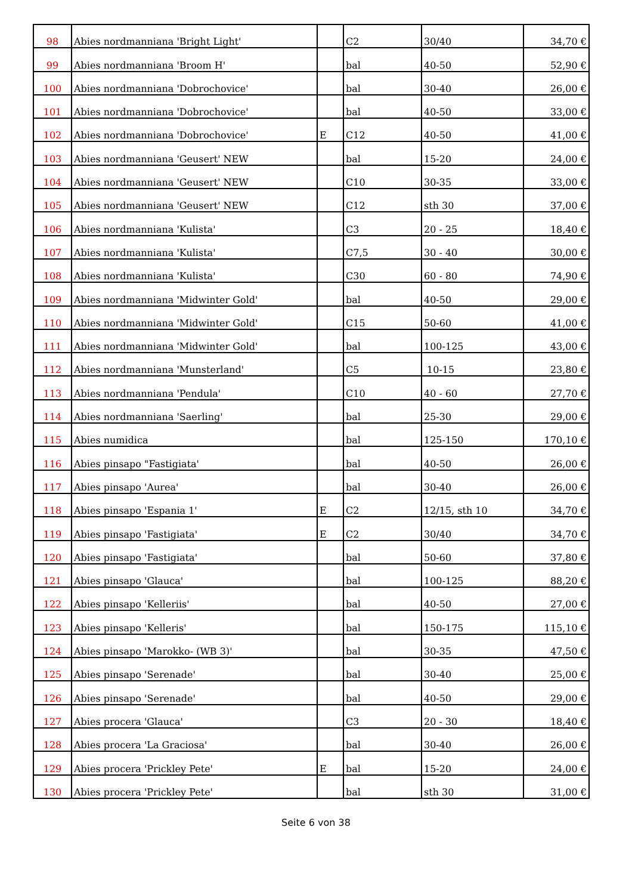| 98 | Abies nordmanniana 'Bright Light' | | C2 | 30/40 | 34,70 € |
| 99 | Abies nordmanniana 'Broom H' | | bal | 40-50 | 52,90 € |
| 100 | Abies nordmanniana 'Dobrochovice' | | bal | 30-40 | 26,00 € |
| 101 | Abies nordmanniana 'Dobrochovice' | | bal | 40-50 | 33,00 € |
| 102 | Abies nordmanniana 'Dobrochovice' | E | C12 | 40-50 | 41,00 € |
| 103 | Abies nordmanniana 'Geusert' NEW | | bal | 15-20 | 24,00 € |
| 104 | Abies nordmanniana 'Geusert' NEW | | C10 | 30-35 | 33,00 € |
| 105 | Abies nordmanniana 'Geusert' NEW | | C12 | sth 30 | 37,00 € |
| 106 | Abies nordmanniana 'Kulista' | | C3 | 20 - 25 | 18,40 € |
| 107 | Abies nordmanniana 'Kulista' | | C7,5 | 30 - 40 | 30,00 € |
| 108 | Abies nordmanniana 'Kulista' | | C30 | 60 - 80 | 74,90 € |
| 109 | Abies nordmanniana 'Midwinter Gold' | | bal | 40-50 | 29,00 € |
| 110 | Abies nordmanniana 'Midwinter Gold' | | C15 | 50-60 | 41,00 € |
| 111 | Abies nordmanniana 'Midwinter Gold' | | bal | 100-125 | 43,00 € |
| 112 | Abies nordmanniana 'Munsterland' | | C5 | 10-15 | 23,80 € |
| 113 | Abies nordmanniana 'Pendula' | | C10 | 40 - 60 | 27,70 € |
| 114 | Abies nordmanniana 'Saerling' | | bal | 25-30 | 29,00 € |
| 115 | Abies numidica | | bal | 125-150 | 170,10 € |
| 116 | Abies pinsapo "Fastigiata' | | bal | 40-50 | 26,00 € |
| 117 | Abies pinsapo 'Aurea' | | bal | 30-40 | 26,00 € |
| 118 | Abies pinsapo 'Espania 1' | E | C2 | 12/15, sth 10 | 34,70 € |
| 119 | Abies pinsapo 'Fastigiata' | E | C2 | 30/40 | 34,70 € |
| 120 | Abies pinsapo 'Fastigiata' | | bal | 50-60 | 37,80 € |
| 121 | Abies pinsapo 'Glauca' | | bal | 100-125 | 88,20 € |
| 122 | Abies pinsapo 'Kelleriis' | | bal | 40-50 | 27,00 € |
| 123 | Abies pinsapo 'Kelleris' | | bal | 150-175 | 115,10 € |
| 124 | Abies pinsapo 'Marokko- (WB 3)' | | bal | 30-35 | 47,50 € |
| 125 | Abies pinsapo 'Serenade' | | bal | 30-40 | 25,00 € |
| 126 | Abies pinsapo 'Serenade' | | bal | 40-50 | 29,00 € |
| 127 | Abies procera 'Glauca' | | C3 | 20 - 30 | 18,40 € |
| 128 | Abies procera 'La Graciosa' | | bal | 30-40 | 26,00 € |
| 129 | Abies procera 'Prickley Pete' | E | bal | 15-20 | 24,00 € |
| 130 | Abies procera 'Prickley Pete' | | bal | sth 30 | 31,00 € |
Seite 6 von 38